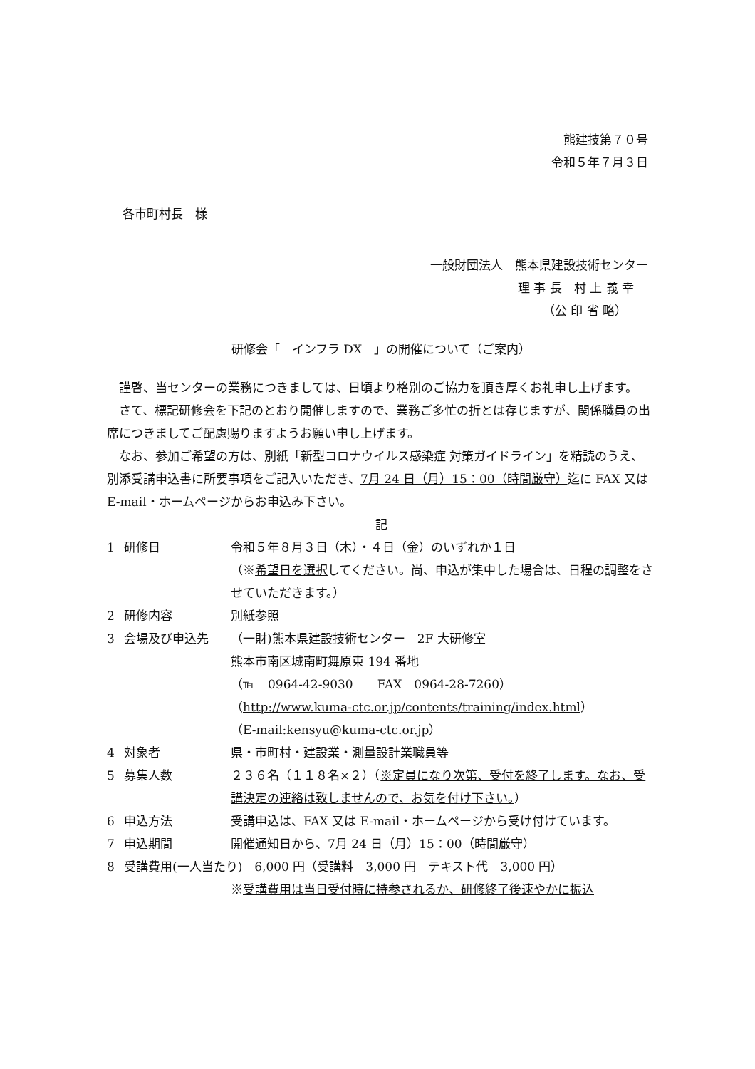熊建技第７０号
令和５年７月３日
各市町村長　様
一般財団法人　熊本県建設技術センター
理 事 長　村 上 義 幸
（公 印 省 略）
研修会「　インフラ DX　」の開催について（ご案内）
謹啓、当センターの業務につきましては、日頃より格別のご協力を頂き厚くお礼申し上げます。
さて、標記研修会を下記のとおり開催しますので、業務ご多忙の折とは存じますが、関係職員の出席につきましてご配慮賜りますようお願い申し上げます。
なお、参加ご希望の方は、別紙「新型コロナウイルス感染症 対策ガイドライン」を精読のうえ、別添受講申込書に所要事項をご記入いただき、7月 24 日（月）15：00（時間厳守）迄に FAX 又は E-mail・ホームページからお申込み下さい。
記
| 1 | 研修日 | 令和５年８月３日（木）・４日（金）のいずれか１日 （※ 希望日を選択 してください。尚、申込が集中した場合は、日程の調整をさせていただきます。） |
| 2 | 研修内容 | 別紙参照 |
| 3 | 会場及び申込先 | （一財)熊本県建設技術センター 2F 大研修室 熊本市南区城南町舞原東 194 番地 （℡ 0964-42-9030 FAX 0964-28-7260） （ http://www.kuma-ctc.or.jp/contents/training/index.html ） （E-mail:kensyu@kuma-ctc.or.jp） |
| 4 | 対象者 | 県・市町村・建設業・測量設計業職員等 |
| 5 | 募集人数 | ２３６名（１１８名×２）（ ※定員になり次第、受付を終了します。なお、受講決定の連絡は致しませんので、お気を付け下さい。 ） |
| 6 | 申込方法 | 受講申込は、FAX 又は E-mail・ホームページから受け付けています。 |
| 7 | 申込期間 | 開催通知日から、 7月 24 日（月）15：00（時間厳守） |
| 8 | 受講費用(一人当たり) 6,000 円（受講料 3,000 円 テキスト代 3,000 円） | |
| | | ※ 受講費用は当日受付時に持参されるか、研修終了後速やかに振込 |